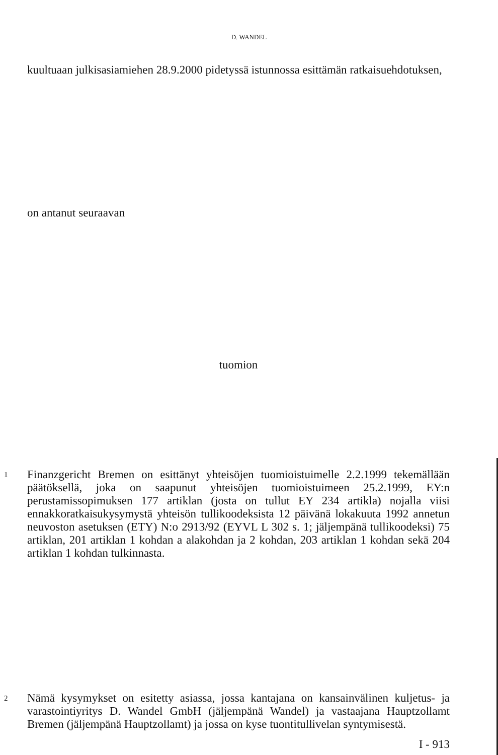D. WANDEL
kuultuaan julkisasiamiehen 28.9.2000 pidetyssä istunnossa esittämän ratkaisuehdotuksen,
on antanut seuraavan
tuomion
1 Finanzgericht Bremen on esittänyt yhteisöjen tuomioistuimelle 2.2.1999 tekemällään päätöksellä, joka on saapunut yhteisöjen tuomioistuimeen 25.2.1999, EY:n perustamissopimuksen 177 artiklan (josta on tullut EY 234 artikla) nojalla viisi ennakkoratkaisukysymystä yhteisön tullikoodeksista 12 päivänä lokakuuta 1992 annetun neuvoston asetuksen (ETY) N:o 2913/92 (EYVL L 302 s. 1; jäljempänä tullikoodeksi) 75 artiklan, 201 artiklan 1 kohdan a alakohdan ja 2 kohdan, 203 artiklan 1 kohdan sekä 204 artiklan 1 kohdan tulkinnasta.
2 Nämä kysymykset on esitetty asiassa, jossa kantajana on kansainvälinen kuljetus- ja varastointiyritys D. Wandel GmbH (jäljempänä Wandel) ja vastaajana Hauptzollamt Bremen (jäljempänä Hauptzollamt) ja jossa on kyse tuontitullivelan syntymisestä.
I - 913